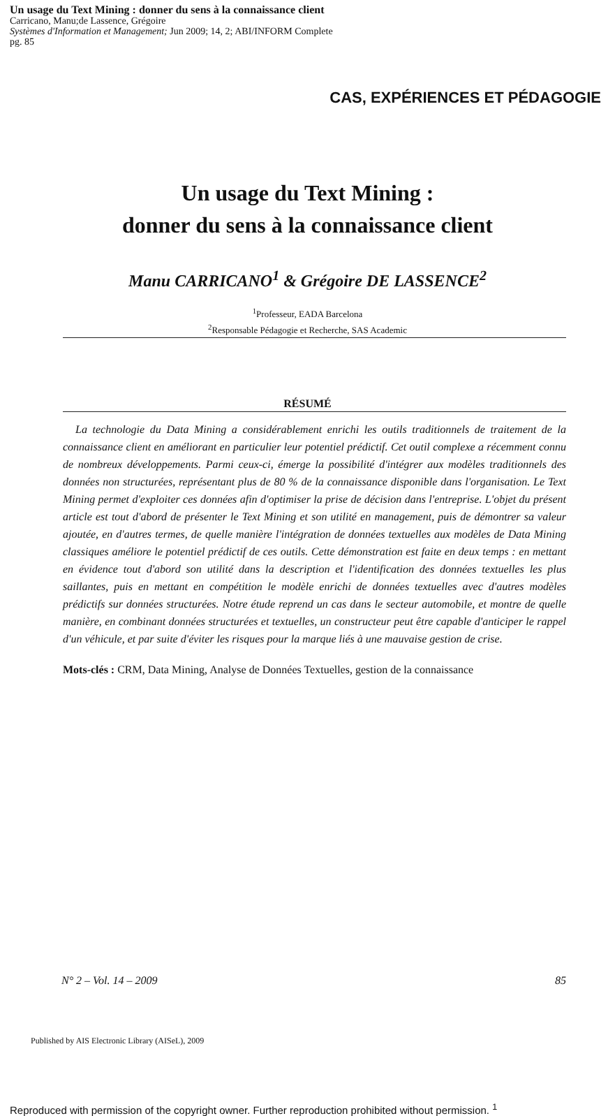Un usage du Text Mining : donner du sens à la connaissance client
Carricano, Manu;de Lassence, Grégoire
Systèmes d'Information et Management; Jun 2009; 14, 2; ABI/INFORM Complete
pg. 85
CAS, EXPÉRIENCES ET PÉDAGOGIE
Un usage du Text Mining :
donner du sens à la connaissance client
Manu CARRICANO<sup>1</sup> & Grégoire DE LASSENCE<sup>2</sup>
<sup>1</sup> Professeur, EADA Barcelona
<sup>2</sup> Responsable Pédagogie et Recherche, SAS Academic
RÉSUMÉ
La technologie du Data Mining a considérablement enrichi les outils traditionnels de traitement de la connaissance client en améliorant en particulier leur potentiel prédictif. Cet outil complexe a récemment connu de nombreux développements. Parmi ceux-ci, émerge la possibilité d'intégrer aux modèles traditionnels des données non structurées, représentant plus de 80 % de la connaissance disponible dans l'organisation. Le Text Mining permet d'exploiter ces données afin d'optimiser la prise de décision dans l'entreprise. L'objet du présent article est tout d'abord de présenter le Text Mining et son utilité en management, puis de démontrer sa valeur ajoutée, en d'autres termes, de quelle manière l'intégration de données textuelles aux modèles de Data Mining classiques améliore le potentiel prédictif de ces outils. Cette démonstration est faite en deux temps : en mettant en évidence tout d'abord son utilité dans la description et l'identification des données textuelles les plus saillantes, puis en mettant en compétition le modèle enrichi de données textuelles avec d'autres modèles prédictifs sur données structurées. Notre étude reprend un cas dans le secteur automobile, et montre de quelle manière, en combinant données structurées et textuelles, un constructeur peut être capable d'anticiper le rappel d'un véhicule, et par suite d'éviter les risques pour la marque liés à une mauvaise gestion de crise.
Mots-clés : CRM, Data Mining, Analyse de Données Textuelles, gestion de la connaissance
N° 2 – Vol. 14 – 2009 85
Published by AIS Electronic Library (AISeL), 2009
Reproduced with permission of the copyright owner. Further reproduction prohibited without permission. <sup>1</sup>